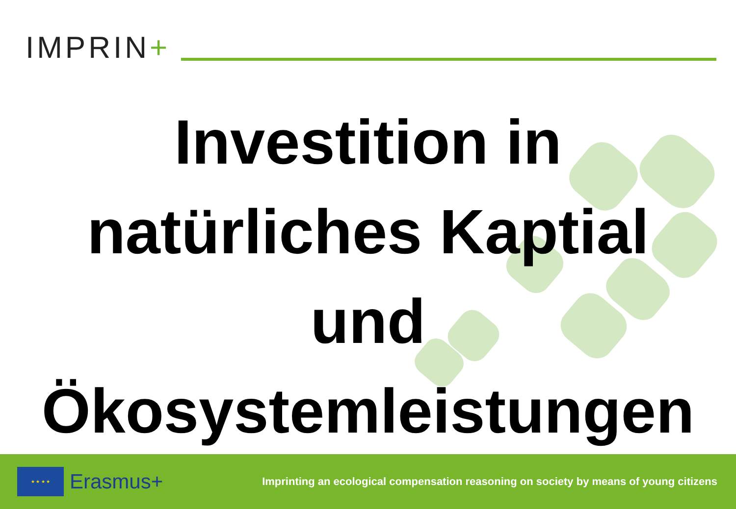IMPRIN+
Investition in
natürliches Kaptial
und
Ökosystemleistungen
★ ★ ★ ★
Erasmus+
Imprinting an ecological compensation reasoning on society by means of young citizens